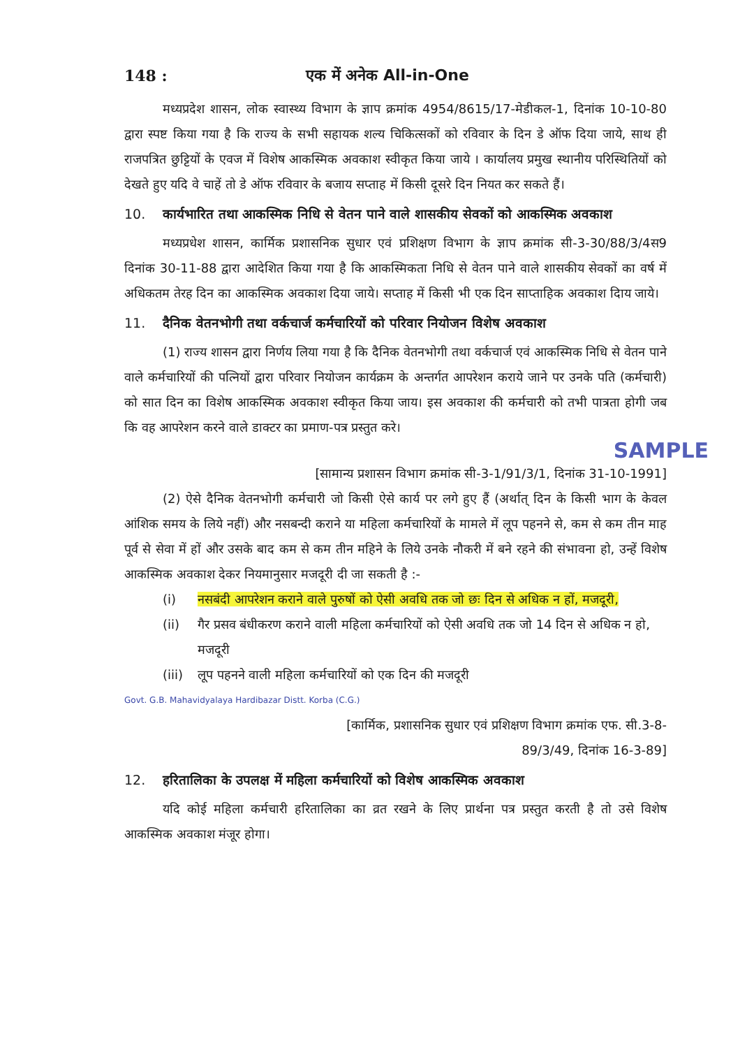148 : एक में अनेक All-in-One
मध्यप्रदेश शासन, लोक स्वास्थ्य विभाग के ज्ञाप क्रमांक 4954/8615/17-मेडीकल-1, दिनांक 10-10-80 द्वारा स्पष्ट किया गया है कि राज्य के सभी सहायक शल्य चिकित्सकों को रविवार के दिन डे ऑफ दिया जाये, साथ ही राजपत्रित छुट्टियों के एवज में विशेष आकस्मिक अवकाश स्वीकृत किया जाये । कार्यालय प्रमुख स्थानीय परिस्थितियों को देखते हुए यदि वे चाहें तो डे ऑफ रविवार के बजाय सप्ताह में किसी दूसरे दिन नियत कर सकते हैं।
10. कार्यभारित तथा आकस्मिक निधि से वेतन पाने वाले शासकीय सेवकों को आकस्मिक अवकाश
मध्यप्रधेश शासन, कार्मिक प्रशासनिक सुधार एवं प्रशिक्षण विभाग के ज्ञाप क्रमांक सी-3-30/88/3/4स9 दिनांक 30-11-88 द्वारा आदेशित किया गया है कि आकस्मिकता निधि से वेतन पाने वाले शासकीय सेवकों का वर्ष में अधिकतम तेरह दिन का आकस्मिक अवकाश दिया जाये। सप्ताह में किसी भी एक दिन साप्ताहिक अवकाश दिाय जाये।
11. दैनिक वेतनभोगी तथा वर्कचार्ज कर्मचारियों को परिवार नियोजन विशेष अवकाश
(1) राज्य शासन द्वारा निर्णय लिया गया है कि दैनिक वेतनभोगी तथा वर्कचार्ज एवं आकस्मिक निधि से वेतन पाने वाले कर्मचारियों की पत्नियों द्वारा परिवार नियोजन कार्यक्रम के अन्तर्गत आपरेशन कराये जाने पर उनके पति (कर्मचारी) को सात दिन का विशेष आकस्मिक अवकाश स्वीकृत किया जाय। इस अवकाश की कर्मचारी को तभी पात्रता होगी जब कि वह आपरेशन करने वाले डाक्टर का प्रमाण-पत्र प्रस्तुत करे।
SAMPLE
[सामान्य प्रशासन विभाग क्रमांक सी-3-1/91/3/1, दिनांक 31-10-1991]
(2) ऐसे दैनिक वेतनभोगी कर्मचारी जो किसी ऐसे कार्य पर लगे हुए हैं (अर्थात् दिन के किसी भाग के केवल आंशिक समय के लिये नहीं) और नसबन्दी कराने या महिला कर्मचारियों के मामले में लूप पहनने से, कम से कम तीन माह पूर्व से सेवा में हों और उसके बाद कम से कम तीन महिने के लिये उनके नौकरी में बने रहने की संभावना हो, उन्हें विशेष आकस्मिक अवकाश देकर नियमानुसार मजदूरी दी जा सकती है :-
(i) नसबंदी आपरेशन कराने वाले पुरुषों को ऐसी अवधि तक जो छः दिन से अधिक न हों, मजदूरी,
(ii) गैर प्रसव बंधीकरण कराने वाली महिला कर्मचारियों को ऐसी अवधि तक जो 14 दिन से अधिक न हो, मजदूरी
(iii) लूप पहनने वाली महिला कर्मचारियों को एक दिन की मजदूरी
Govt. G.B. Mahavidyalaya Hardibazar Distt. Korba (C.G.)
[कार्मिक, प्रशासनिक सुधार एवं प्रशिक्षण विभाग क्रमांक एफ. सी.3-8-
89/3/49, दिनांक 16-3-89]
12. हरितालिका के उपलक्ष में महिला कर्मचारियों को विशेष आकस्मिक अवकाश
यदि कोई महिला कर्मचारी हरितालिका का व्रत रखने के लिए प्रार्थना पत्र प्रस्तुत करती है तो उसे विशेष आकस्मिक अवकाश मंजूर होगा।